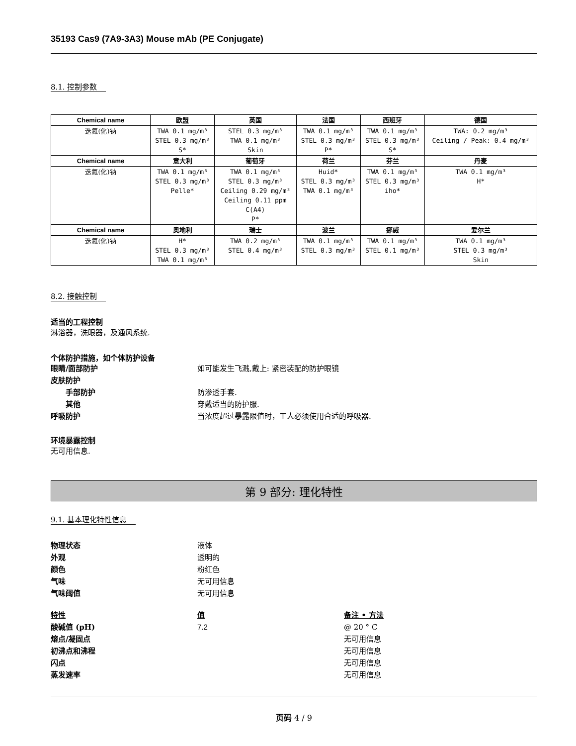35193 Cas9 (7A9-3A3) Mouse mAb (PE Conjugate)
8.1. 控制参数
| Chemical name | 欧盟 | 英国 | 法国 | 西班牙 | 德国 |
| --- | --- | --- | --- | --- | --- |
| 迭氮(化)钠 | TWA 0.1 mg/m³ STEL 0.3 mg/m³ S* | STEL 0.3 mg/m³ TWA 0.1 mg/m³ Skin | TWA 0.1 mg/m³ STEL 0.3 mg/m³ P* | TWA 0.1 mg/m³ STEL 0.3 mg/m³ S* | TWA: 0.2 mg/m³ Ceiling / Peak: 0.4 mg/m³ |
| Chemical name | 意大利 | 葡萄牙 | 荷兰 | 芬兰 | 丹麦 |
| 迭氮(化)钠 | TWA 0.1 mg/m³ STEL 0.3 mg/m³ Pelle* | TWA 0.1 mg/m³ STEL 0.3 mg/m³ Ceiling 0.29 mg/m³ Ceiling 0.11 ppm C(A4) P* | Huid* STEL 0.3 mg/m³ TWA 0.1 mg/m³ | TWA 0.1 mg/m³ STEL 0.3 mg/m³ iho* | TWA 0.1 mg/m³ H* |
| Chemical name | 奥地利 | 瑞士 | 波兰 | 挪威 | 爱尔兰 |
| 迭氮(化)钠 | H* STEL 0.3 mg/m³ TWA 0.1 mg/m³ | TWA 0.2 mg/m³ STEL 0.4 mg/m³ | TWA 0.1 mg/m³ STEL 0.3 mg/m³ | TWA 0.1 mg/m³ STEL 0.1 mg/m³ | TWA 0.1 mg/m³ STEL 0.3 mg/m³ Skin |
8.2. 接触控制
适当的工程控制
淋浴器，洗眼器，及通风系统.
个体防护措施，如个体防护设备
眼睛/面部防护 如可能发生飞溅,戴上: 紧密装配的防护眼镜
皮肤防护
手部防护 防渗透手套.
其他 穿戴适当的防护服.
呼吸防护 当浓度超过暴露限值时，工人必须使用合适的呼吸器.
环境暴露控制
无可用信息.
第 9 部分: 理化特性
9.1. 基本理化特性信息
物理状态 液体
外观 透明的
颜色 粉红色
气味 无可用信息
气味阈值 无可用信息
特性 值 备注 • 方法
酸碱值 (pH) 7.2 @ 20 ° C
熔点/凝固点 无可用信息
初沸点和沸程 无可用信息
闪点 无可用信息
蒸发速率 无可用信息
页码 4 / 9